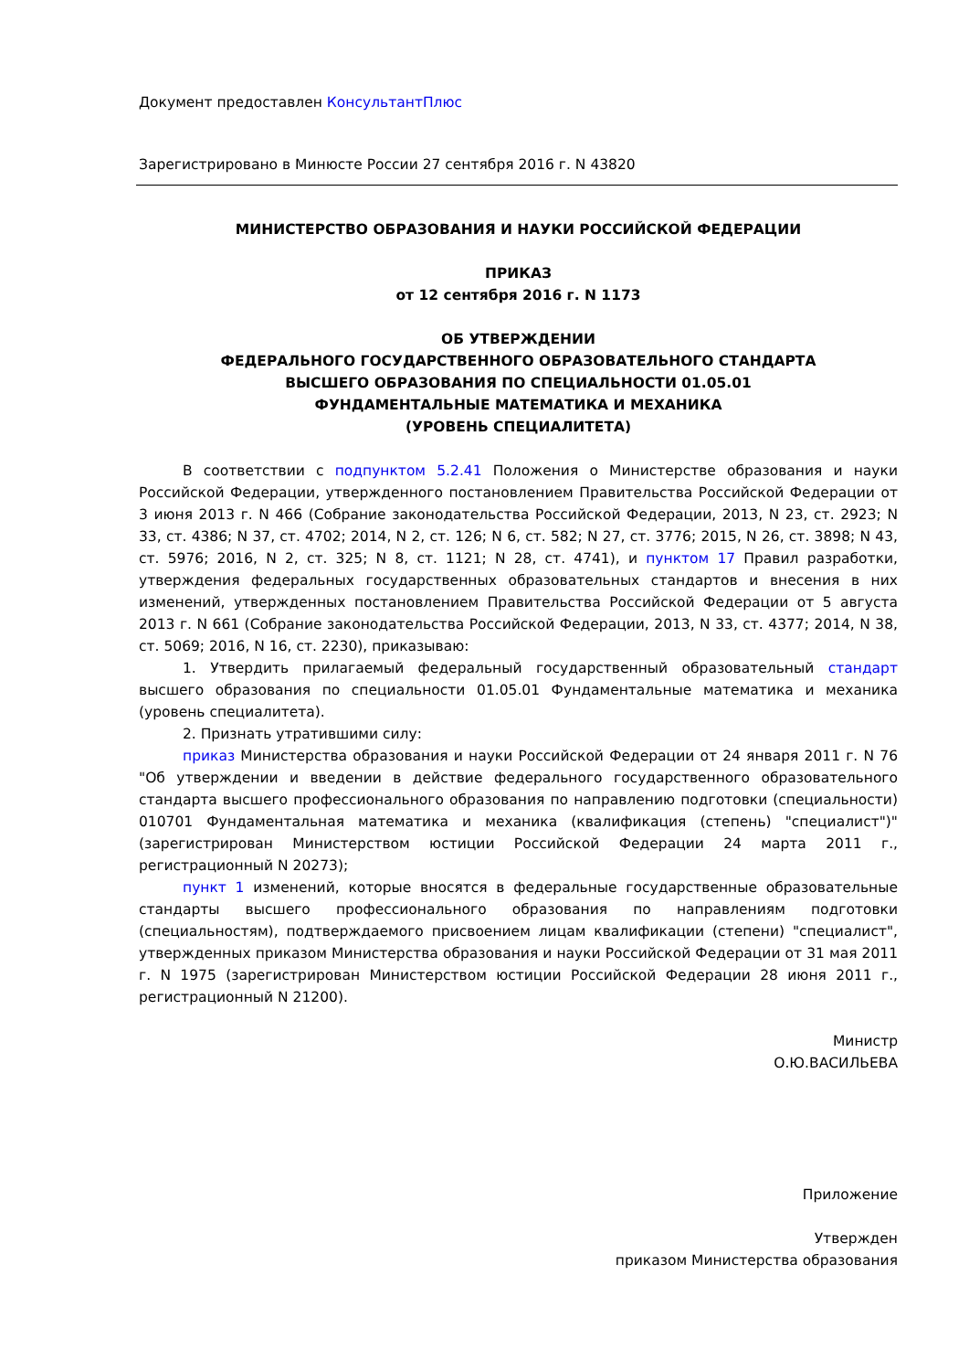Документ предоставлен КонсультантПлюс
Зарегистрировано в Минюсте России 27 сентября 2016 г. N 43820
МИНИСТЕРСТВО ОБРАЗОВАНИЯ И НАУКИ РОССИЙСКОЙ ФЕДЕРАЦИИ
ПРИКАЗ
от 12 сентября 2016 г. N 1173
ОБ УТВЕРЖДЕНИИ
ФЕДЕРАЛЬНОГО ГОСУДАРСТВЕННОГО ОБРАЗОВАТЕЛЬНОГО СТАНДАРТА
ВЫСШЕГО ОБРАЗОВАНИЯ ПО СПЕЦИАЛЬНОСТИ 01.05.01
ФУНДАМЕНТАЛЬНЫЕ МАТЕМАТИКА И МЕХАНИКА
(УРОВЕНЬ СПЕЦИАЛИТЕТА)
В соответствии с подпунктом 5.2.41 Положения о Министерстве образования и науки Российской Федерации, утвержденного постановлением Правительства Российской Федерации от 3 июня 2013 г. N 466 (Собрание законодательства Российской Федерации, 2013, N 23, ст. 2923; N 33, ст. 4386; N 37, ст. 4702; 2014, N 2, ст. 126; N 6, ст. 582; N 27, ст. 3776; 2015, N 26, ст. 3898; N 43, ст. 5976; 2016, N 2, ст. 325; N 8, ст. 1121; N 28, ст. 4741), и пунктом 17 Правил разработки, утверждения федеральных государственных образовательных стандартов и внесения в них изменений, утвержденных постановлением Правительства Российской Федерации от 5 августа 2013 г. N 661 (Собрание законодательства Российской Федерации, 2013, N 33, ст. 4377; 2014, N 38, ст. 5069; 2016, N 16, ст. 2230), приказываю:
1. Утвердить прилагаемый федеральный государственный образовательный стандарт высшего образования по специальности 01.05.01 Фундаментальные математика и механика (уровень специалитета).
2. Признать утратившими силу:
приказ Министерства образования и науки Российской Федерации от 24 января 2011 г. N 76 "Об утверждении и введении в действие федерального государственного образовательного стандарта высшего профессионального образования по направлению подготовки (специальности) 010701 Фундаментальная математика и механика (квалификация (степень) "специалист")" (зарегистрирован Министерством юстиции Российской Федерации 24 марта 2011 г., регистрационный N 20273);
пункт 1 изменений, которые вносятся в федеральные государственные образовательные стандарты высшего профессионального образования по направлениям подготовки (специальностям), подтверждаемого присвоением лицам квалификации (степени) "специалист", утвержденных приказом Министерства образования и науки Российской Федерации от 31 мая 2011 г. N 1975 (зарегистрирован Министерством юстиции Российской Федерации 28 июня 2011 г., регистрационный N 21200).
Министр
О.Ю.ВАСИЛЬЕВА
Приложение
Утвержден
приказом Министерства образования